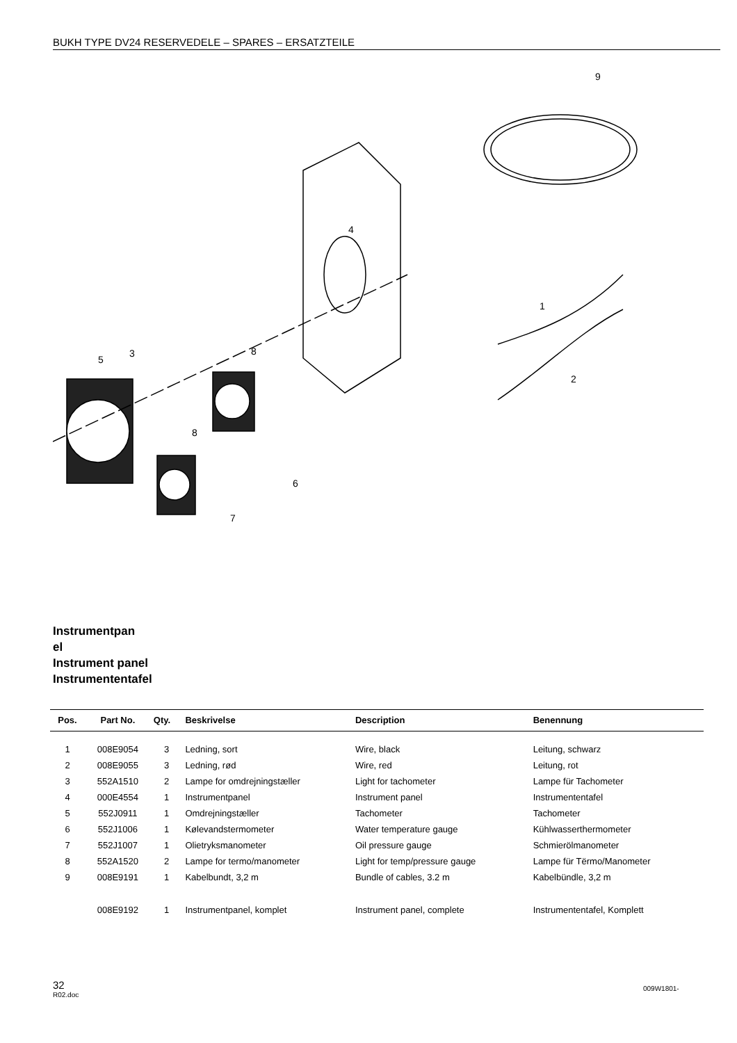BUKH TYPE DV24 RESERVEDELE – SPARES – ERSATZTEILE
9
4
1
2
3
5
8
8
6
7
Instrumentpan
el
Instrument panel
Instrumententafel
| Pos. | Part No. | Qty. | Beskrivelse | Description | Benennung |
| --- | --- | --- | --- | --- | --- |
| 1 | 008E9054 | 3 | Ledning, sort | Wire, black | Leitung, schwarz |
| 2 | 008E9055 | 3 | Ledning, rød | Wire, red | Leitung, rot |
| 3 | 552A1510 | 2 | Lampe for omdrejningstæller | Light for tachometer | Lampe für Tachometer |
| 4 | 000E4554 | 1 | Instrumentpanel | Instrument panel | Instrumententafel |
| 5 | 552J0911 | 1 | Omdrejningstæller | Tachometer | Tachometer |
| 6 | 552J1006 | 1 | Kølevandstermometer | Water temperature gauge | Kühlwasserthermometer |
| 7 | 552J1007 | 1 | Olietryksmanometer | Oil pressure gauge | Schmierölmanometer |
| 8 | 552A1520 | 2 | Lampe for termo/manometer | Light for temp/pressure gauge | Lampe für Tërmo/Manometer |
| 9 | 008E9191 | 1 | Kabelbundt, 3,2 m | Bundle of cables, 3.2 m | Kabelbündle, 3,2 m |
| | 008E9192 | 1 | Instrumentpanel, komplet | Instrument panel, complete | Instrumententafel, Komplett |
32
R02.doc
009W1801-